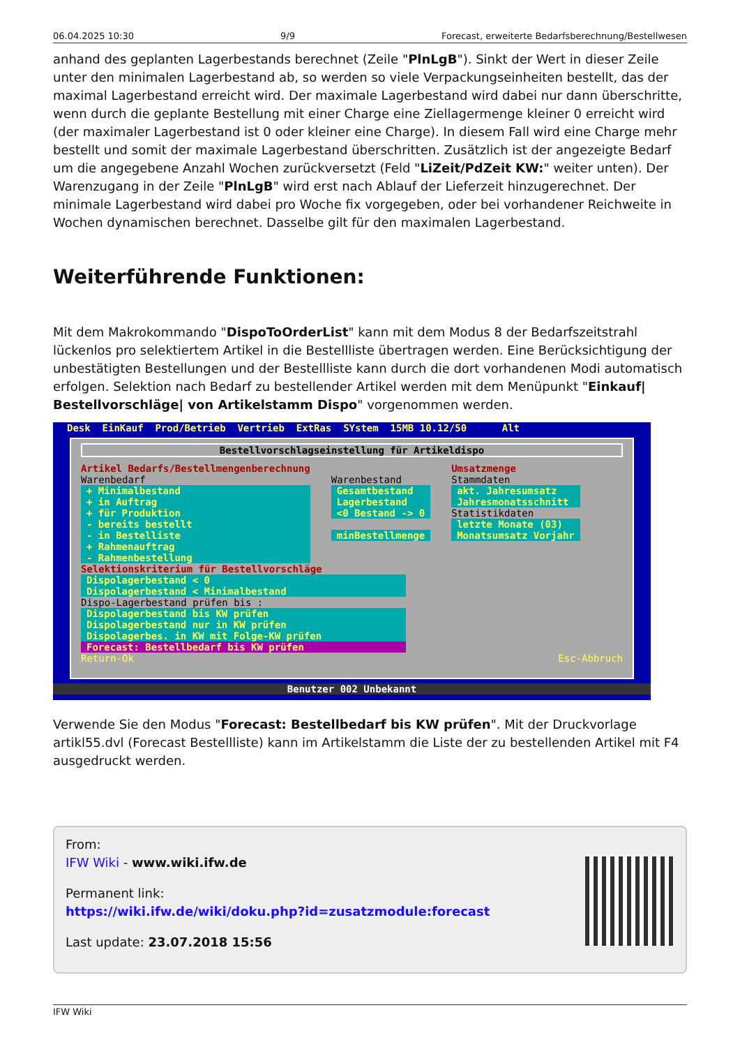06.04.2025 10:30 9/9 Forecast, erweiterte Bedarfsberechnung/Bestellwesen
anhand des geplanten Lagerbestands berechnet (Zeile "PlnLgB"). Sinkt der Wert in dieser Zeile unter den minimalen Lagerbestand ab, so werden so viele Verpackungseinheiten bestellt, das der maximal Lagerbestand erreicht wird. Der maximale Lagerbestand wird dabei nur dann überschritte, wenn durch die geplante Bestellung mit einer Charge eine Ziellagermenge kleiner 0 erreicht wird (der maximaler Lagerbestand ist 0 oder kleiner eine Charge). In diesem Fall wird eine Charge mehr bestellt und somit der maximale Lagerbestand überschritten. Zusätzlich ist der angezeigte Bedarf um die angegebene Anzahl Wochen zurückversetzt (Feld "LiZeit/PdZeit KW:" weiter unten). Der Warenzugang in der Zeile "PlnLgB" wird erst nach Ablauf der Lieferzeit hinzugerechnet. Der minimale Lagerbestand wird dabei pro Woche fix vorgegeben, oder bei vorhandener Reichweite in Wochen dynamischen berechnet. Dasselbe gilt für den maximalen Lagerbestand.
Weiterführende Funktionen:
Mit dem Makrokommando "DispoToOrderList" kann mit dem Modus 8 der Bedarfszeitstrahl lückenlos pro selektiertem Artikel in die Bestellliste übertragen werden. Eine Berücksichtigung der unbestätigten Bestellungen und der Bestellliste kann durch die dort vorhandenen Modi automatisch erfolgen. Selektion nach Bedarf zu bestellender Artikel werden mit dem Menüpunkt "Einkauf| Bestellvorschläge| von Artikelstamm Dispo" vorgenommen werden.
Desk EinKauf Prod/Betrieb Vertrieb ExtRas SYstem 15MB 10.12/50 Alt
Bestellvorschlagseinstellung für Artikeldispo
Artikel Bedarfs/Bestellmengenberechnung
Warenbedarf
+ Minimalbestand
+ in Auftrag
+ für Produktion
- bereits bestellt
- in Bestelliste
+ Rahmenauftrag
- Rahmenbestellung
Warenbestand
Gesamtbestand
Lagerbestand
<0 Bestand -> 0
minBestellmenge
Umsatzmenge
Stammdaten
akt. Jahresumsatz
Jahresmonatsschnitt
Statistikdaten
letzte Monate (03)
Monatsumsatz Vorjahr
Selektionskriterium für Bestellvorschläge
Dispolagerbestand < 0
Dispolagerbestand < Minimalbestand
Dispo-Lagerbestand prüfen bis :
Dispolagerbestand bis KW prüfen
Dispolagerbestand nur in KW prüfen
Dispolagerbes. in KW mit Folge-KW prüfen
Forecast: Bestellbedarf bis KW prüfen
Return-Ok Esc-Abbruch
Benutzer 002 Unbekannt
Verwende Sie den Modus "Forecast: Bestellbedarf bis KW prüfen". Mit der Druckvorlage artikl55.dvl (Forecast Bestellliste) kann im Artikelstamm die Liste der zu bestellenden Artikel mit F4 ausgedruckt werden.
From:
IFW Wiki - www.wiki.ifw.de
Permanent link:
https://wiki.ifw.de/wiki/doku.php?id=zusatzmodule:forecast
Last update: 23.07.2018 15:56
IFW Wiki